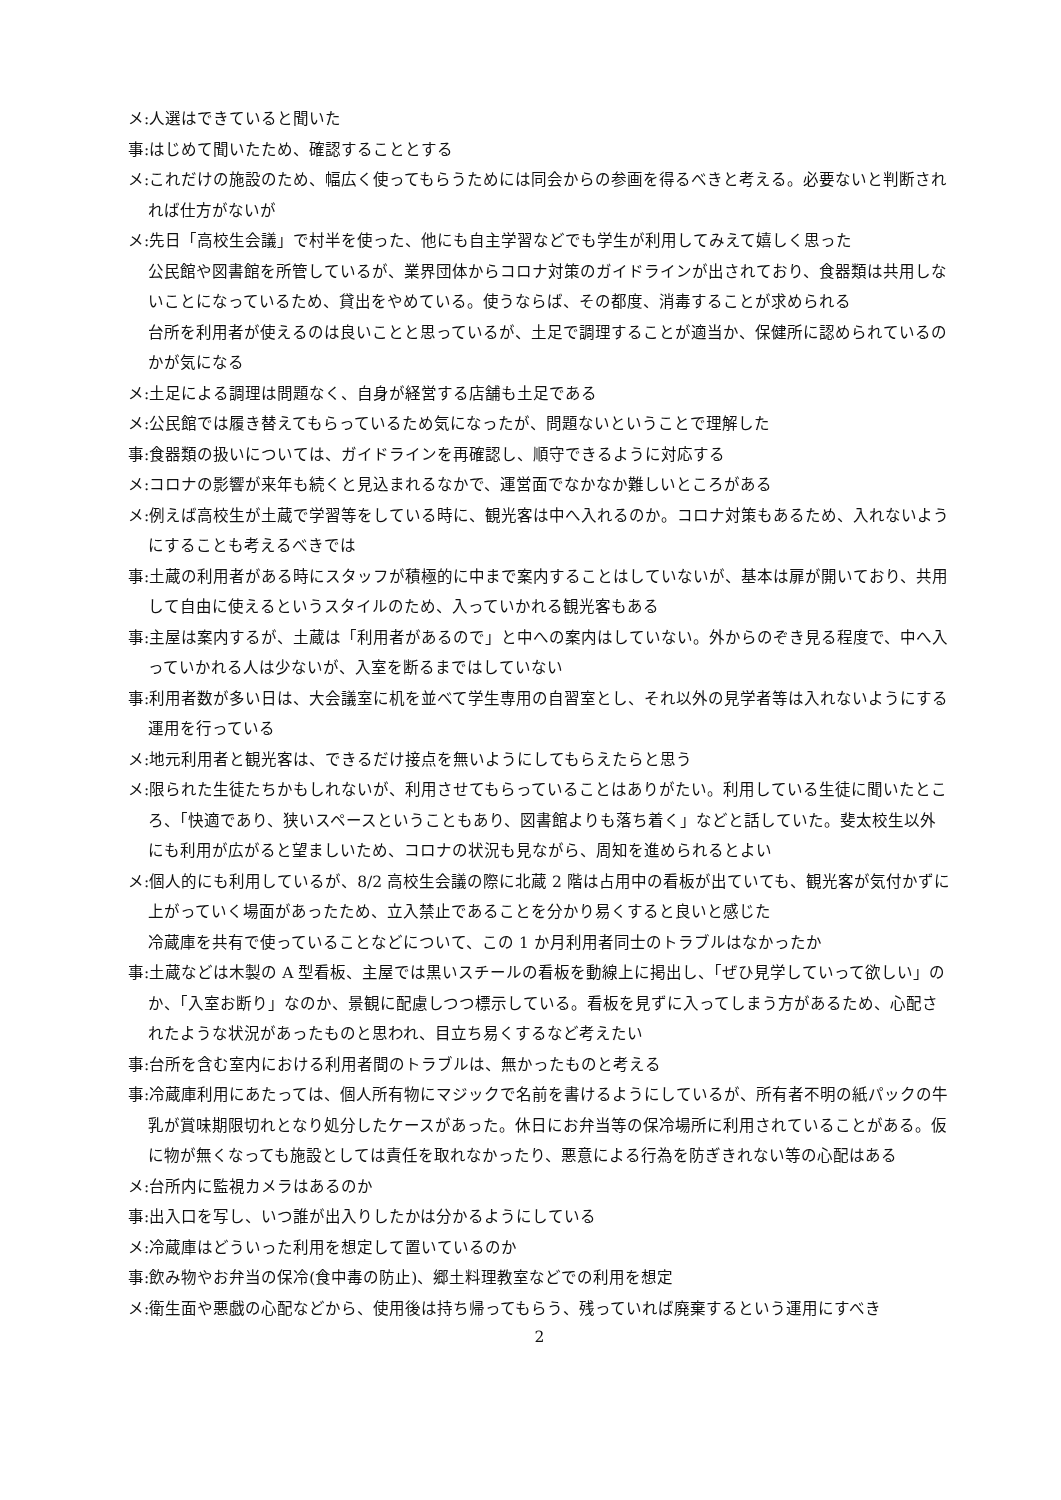メ:人選はできていると聞いた
事:はじめて聞いたため、確認することとする
メ:これだけの施設のため、幅広く使ってもらうためには同会からの参画を得るべきと考える。必要ないと判断されれば仕方がないが
メ:先日「高校生会議」で村半を使った、他にも自主学習などでも学生が利用してみえて嬉しく思った
公民館や図書館を所管しているが、業界団体からコロナ対策のガイドラインが出されており、食器類は共用しないことになっているため、貸出をやめている。使うならば、その都度、消毒することが求められる
台所を利用者が使えるのは良いことと思っているが、土足で調理することが適当か、保健所に認められているのかが気になる
メ:土足による調理は問題なく、自身が経営する店舗も土足である
メ:公民館では履き替えてもらっているため気になったが、問題ないということで理解した
事:食器類の扱いについては、ガイドラインを再確認し、順守できるように対応する
メ:コロナの影響が来年も続くと見込まれるなかで、運営面でなかなか難しいところがある
メ:例えば高校生が土蔵で学習等をしている時に、観光客は中へ入れるのか。コロナ対策もあるため、入れないようにすることも考えるべきでは
事:土蔵の利用者がある時にスタッフが積極的に中まで案内することはしていないが、基本は扉が開いており、共用して自由に使えるというスタイルのため、入っていかれる観光客もある
事:主屋は案内するが、土蔵は「利用者があるので」と中への案内はしていない。外からのぞき見る程度で、中へ入っていかれる人は少ないが、入室を断るまではしていない
事:利用者数が多い日は、大会議室に机を並べて学生専用の自習室とし、それ以外の見学者等は入れないようにする運用を行っている
メ:地元利用者と観光客は、できるだけ接点を無いようにしてもらえたらと思う
メ:限られた生徒たちかもしれないが、利用させてもらっていることはありがたい。利用している生徒に聞いたところ、「快適であり、狭いスペースということもあり、図書館よりも落ち着く」などと話していた。斐太校生以外にも利用が広がると望ましいため、コロナの状況も見ながら、周知を進められるとよい
メ:個人的にも利用しているが、8/2 高校生会議の際に北蔵 2 階は占用中の看板が出ていても、観光客が気付かずに上がっていく場面があったため、立入禁止であることを分かり易くすると良いと感じた
冷蔵庫を共有で使っていることなどについて、この 1 か月利用者同士のトラブルはなかったか
事:土蔵などは木製の A 型看板、主屋では黒いスチールの看板を動線上に掲出し、「ぜひ見学していって欲しい」のか、「入室お断り」なのか、景観に配慮しつつ標示している。看板を見ずに入ってしまう方があるため、心配されたような状況があったものと思われ、目立ち易くするなど考えたい
事:台所を含む室内における利用者間のトラブルは、無かったものと考える
事:冷蔵庫利用にあたっては、個人所有物にマジックで名前を書けるようにしているが、所有者不明の紙パックの牛乳が賞味期限切れとなり処分したケースがあった。休日にお弁当等の保冷場所に利用されていることがある。仮に物が無くなっても施設としては責任を取れなかったり、悪意による行為を防ぎきれない等の心配はある
メ:台所内に監視カメラはあるのか
事:出入口を写し、いつ誰が出入りしたかは分かるようにしている
メ:冷蔵庫はどういった利用を想定して置いているのか
事:飲み物やお弁当の保冷(食中毒の防止)、郷土料理教室などでの利用を想定
メ:衛生面や悪戯の心配などから、使用後は持ち帰ってもらう、残っていれば廃棄するという運用にすべき
2